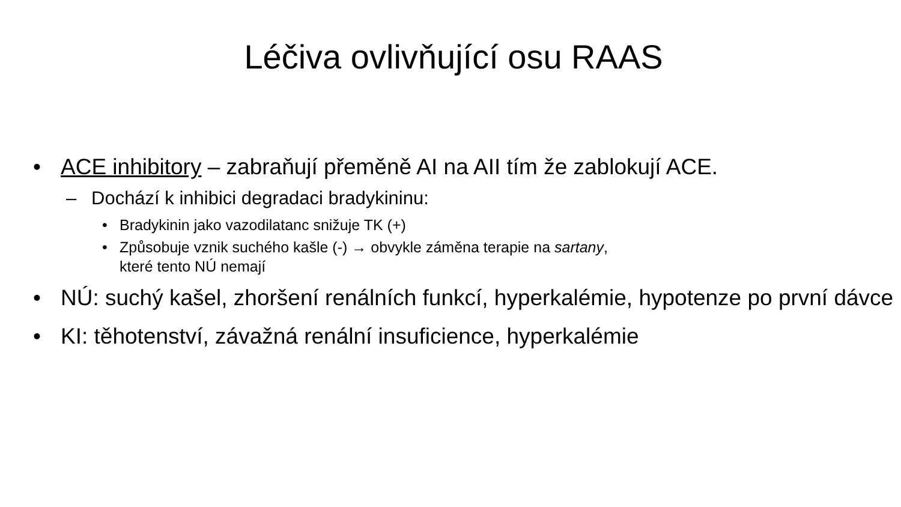Léčiva ovlivňující osu RAAS
• ACE inhibitory – zabraňují přeměně AI na AII tím že zablokují ACE.
– Dochází k inhibici degradaci bradykininu:
• Bradykinin jako vazodilatanc snižuje TK (+)
• Způsobuje vznik suchého kašle (-) → obvykle záměna terapie na sartany, které tento NÚ nemají
• NÚ: suchý kašel, zhoršení renálních funkcí, hyperkalémie, hypotenze po první dávce
• KI: těhotenství, závažná renální insuficience, hyperkalémie